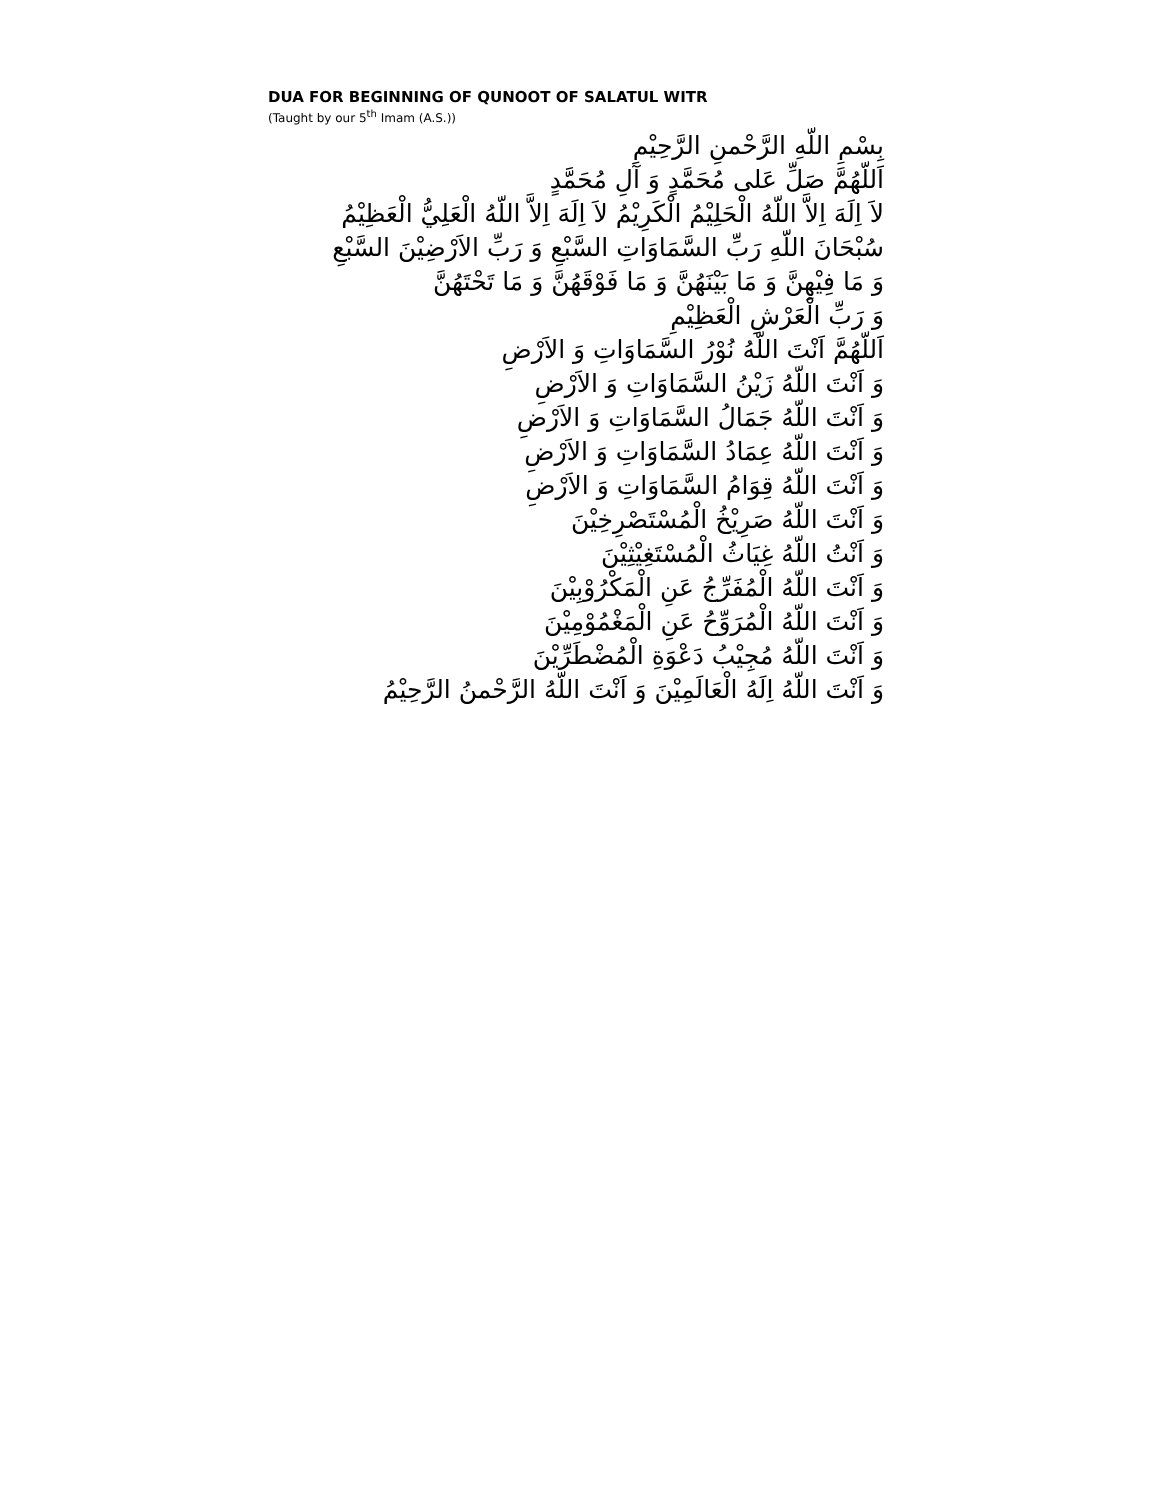DUA FOR BEGINNING OF QUNOOT OF SALATUL WITR
(Taught by our 5<sup>th</sup> Imam (A.S.))
بِسْمِ اللّهِ الرَّحْمنِ الرَّحِيْمِ
اَللّهُمَّ صَلِّ عَلى مُحَمَّدٍ وَ آلِ مُحَمَّدٍ
لاَ اِلَهَ اِلاَّ اللّهُ الْحَلِيْمُ الْكَرِيْمُ لاَ اِلَهَ اِلاَّ اللّهُ الْعَلِيُّ الْعَظِيْمُ
سُبْحَانَ اللّهِ رَبِّ السَّمَاوَاتِ السَّبْعِ وَ رَبِّ الاَرْضِيْنَ السَّبْعِ
وَ مَا فِيْهِنَّ وَ مَا بَيْنَهُنَّ وَ مَا فَوْقَهُنَّ وَ مَا تَحْتَهُنَّ
وَ رَبِّ الْعَرْشِ الْعَظِيْمِ
اَللّهُمَّ اَنْتَ اللّهُ نُوْرُ السَّمَاوَاتِ وَ الاَرْضِ
وَ اَنْتَ اللّهُ زَيْنُ السَّمَاوَاتِ وَ الاَرْضِ
وَ اَنْتَ اللّهُ جَمَالُ السَّمَاوَاتِ وَ الاَرْضِ
وَ اَنْتَ اللّهُ عِمَادُ السَّمَاوَاتِ وَ الاَرْضِ
وَ اَنْتَ اللّهُ قِوَامُ السَّمَاوَاتِ وَ الاَرْضِ
وَ اَنْتَ اللّهُ صَرِيْخُ الْمُسْتَصْرِخِيْنَ
وَ اَنْتُ اللّهُ غِيَاثُ الْمُسْتَغِيْثِيْنَ
وَ اَنْتَ اللّهُ الْمُفَرِّجُ عَنِ الْمَكْرُوْبِيْنَ
وَ اَنْتَ اللّهُ الْمُرَوِّحُ عَنِ الْمَغْمُوْمِيْنَ
وَ اَنْتَ اللّهُ مُجِيْبُ دَعْوَةِ الْمُضْطَرِّيْنَ
وَ اَنْتَ اللّهُ اِلَهُ الْعَالَمِيْنَ وَ اَنْتَ اللّهُ الرَّحْمنُ الرَّحِيْمُ